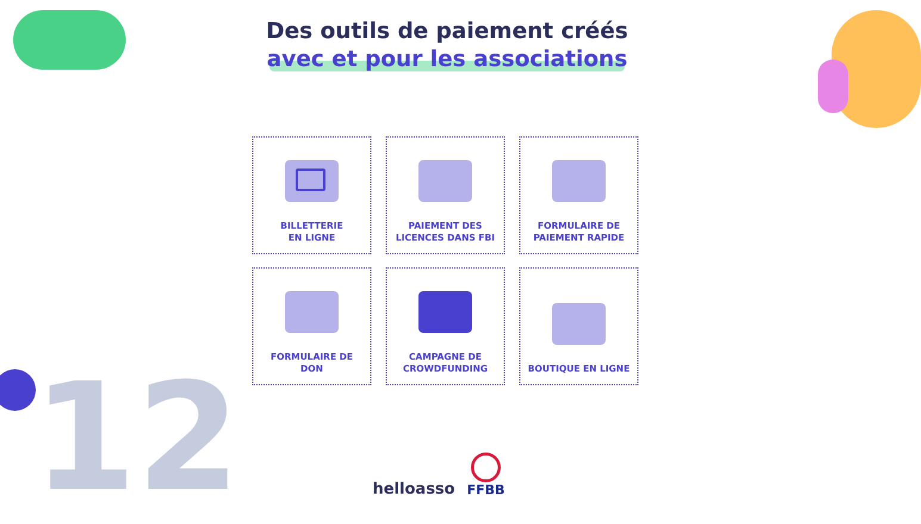12
Des outils de paiement créés
avec et pour les associations
BILLETTERIE
EN LIGNE
PAIEMENT DES
LICENCES DANS FBI
FORMULAIRE DE
PAIEMENT RAPIDE
FORMULAIRE DE
DON
CAMPAGNE DE
CROWDFUNDING
BOUTIQUE EN LIGNE
helloasso
FFBB